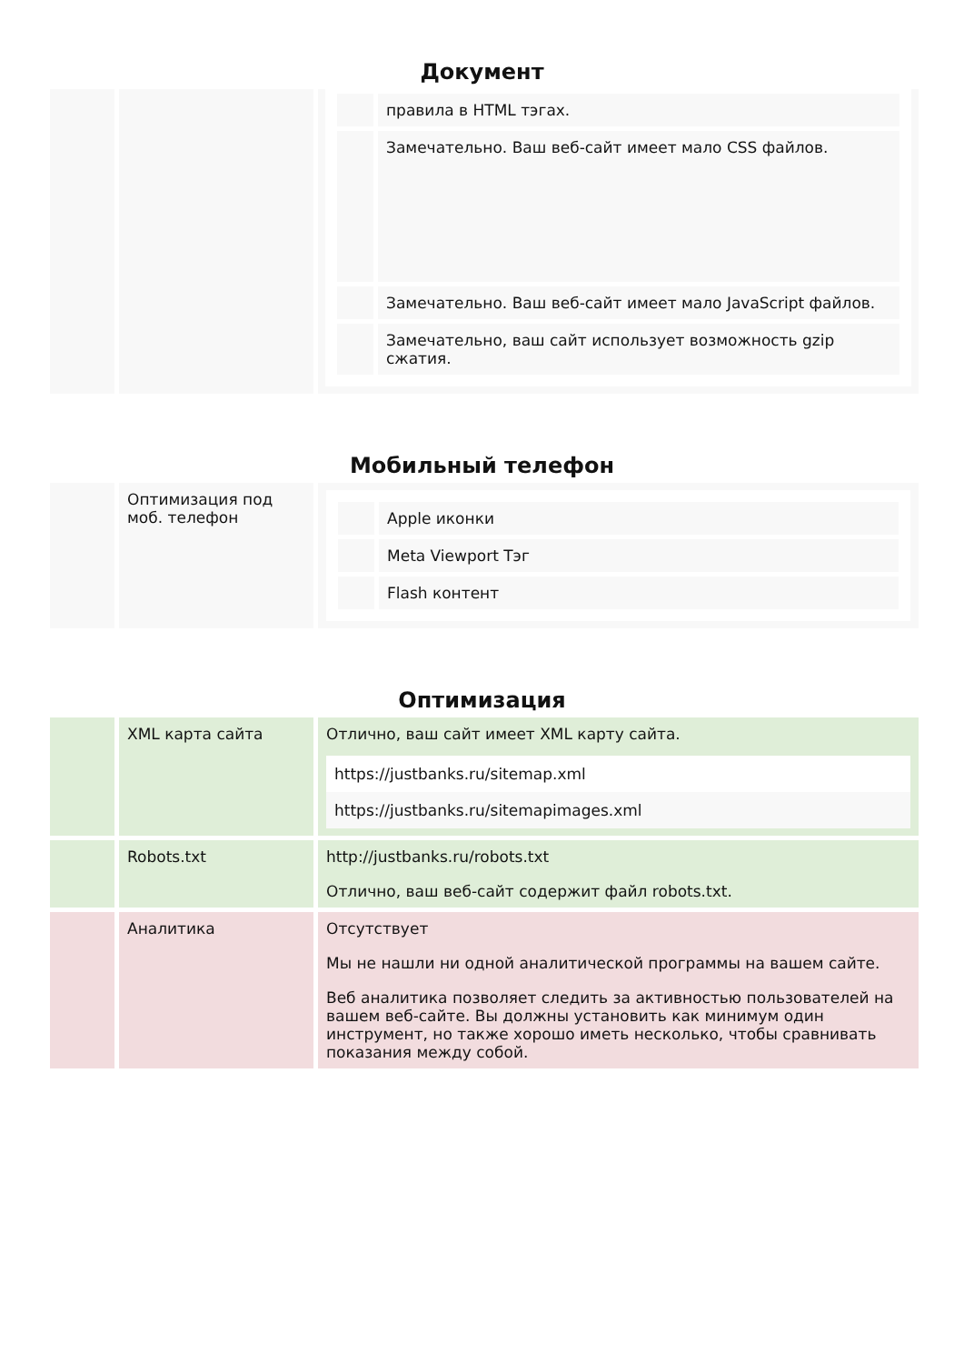Документ
| | | / / правила в HTML тэгах. / / / Замечательно. Ваш веб-сайт имеет мало CSS файлов. / / / Замечательно. Ваш веб-сайт имеет мало JavaScript файлов. / / / Замечательно, ваш сайт использует возможность gzip сжатия. / |
Мобильный телефон
| | Оптимизация под моб. телефон | / / Apple иконки / / / Meta Viewport Тэг / / / Flash контент / |
Оптимизация
| | XML карта сайта | Отлично, ваш сайт имеет XML карту сайта. https://justbanks.ru/sitemap.xml https://justbanks.ru/sitemapimages.xml |
| | Robots.txt | http://justbanks.ru/robots.txt Отлично, ваш веб-сайт содержит файл robots.txt. |
| | Аналитика | Отсутствует Мы не нашли ни одной аналитической программы на вашем сайте. Веб аналитика позволяет следить за активностью пользователей на вашем веб-сайте. Вы должны установить как минимум один инструмент, но также хорошо иметь несколько, чтобы сравнивать показания между собой. |